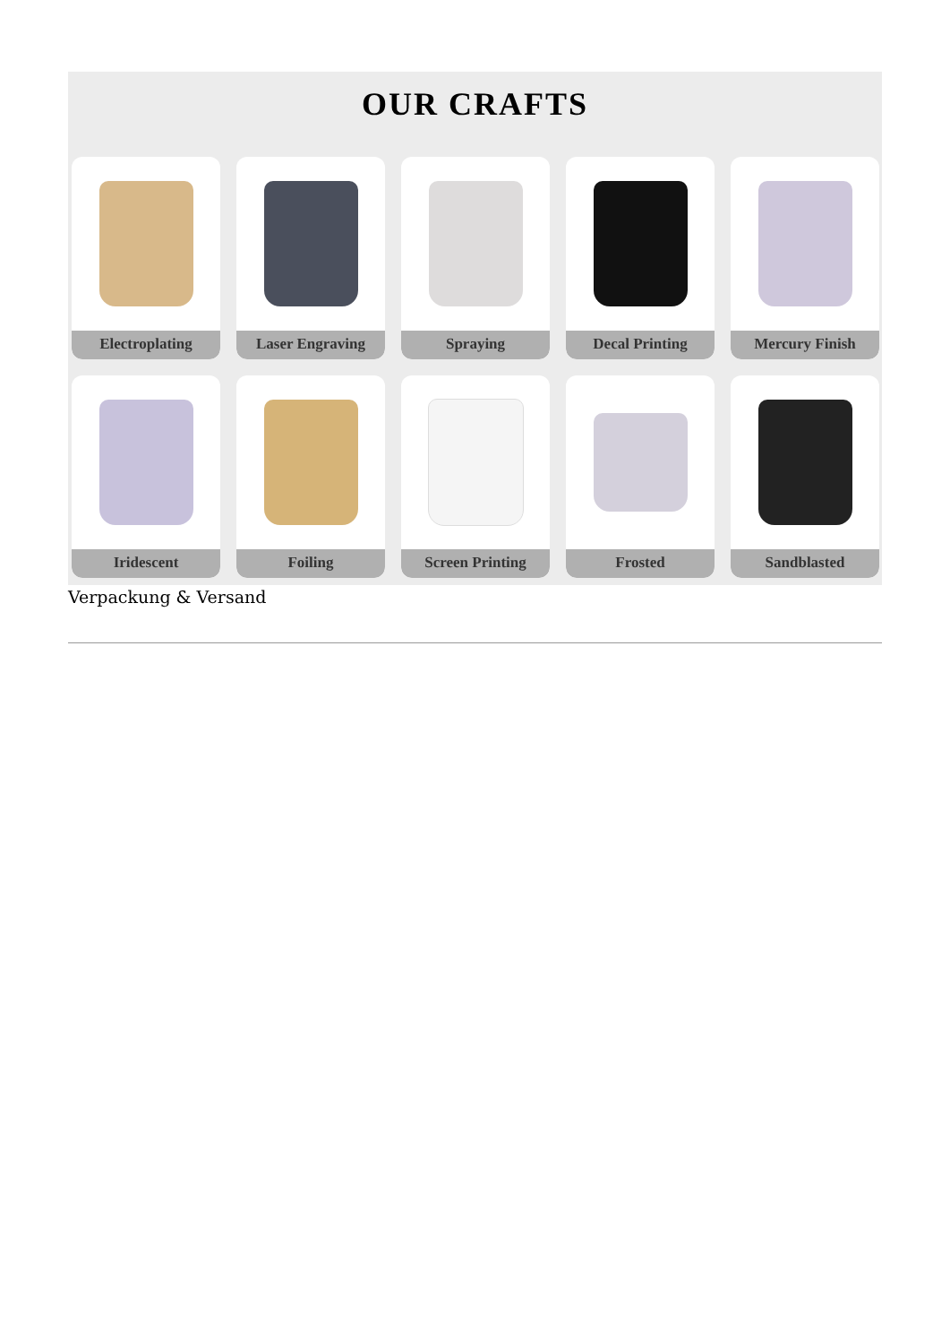OUR CRAFTS
Electroplating
Laser Engraving
Spraying
Decal Printing
Mercury Finish
Iridescent
Foiling
Screen Printing
Frosted
Sandblasted
Verpackung & Versand